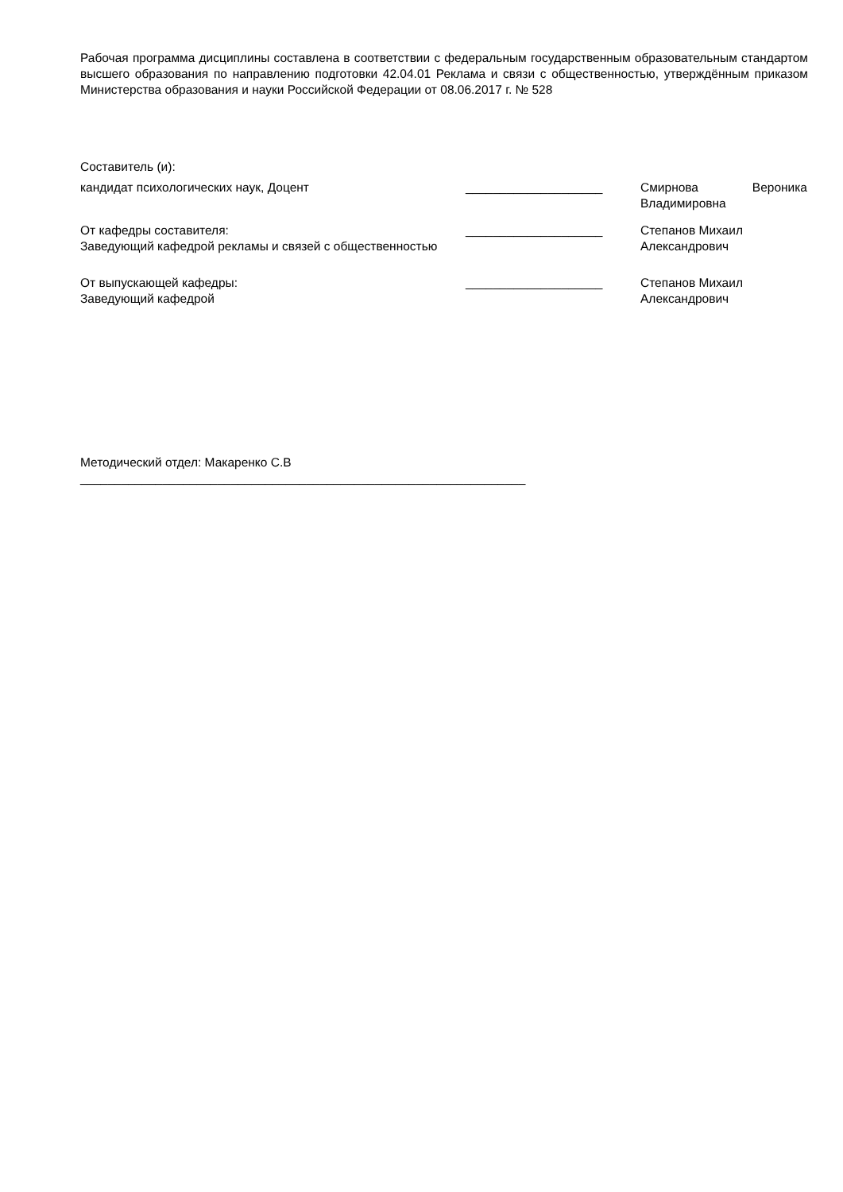Рабочая программа дисциплины составлена в соответствии с федеральным государственным образовательным стандартом высшего образования по направлению подготовки 42.04.01 Реклама и связи с общественностью, утверждённым приказом Министерства образования и науки Российской Федерации от 08.06.2017 г. № 528
Составитель (и):
кандидат психологических наук, Доцент ____________________ Смирнова Вероника Владимировна
От кафедры составителя:
Заведующий кафедрой рекламы и связей с общественностью
____________________ Степанов Михаил
Александрович
От выпускающей кафедры:
Заведующий кафедрой
____________________ Степанов Михаил
Александрович
Методический отдел: Макаренко С.В
_________________________________________________________________